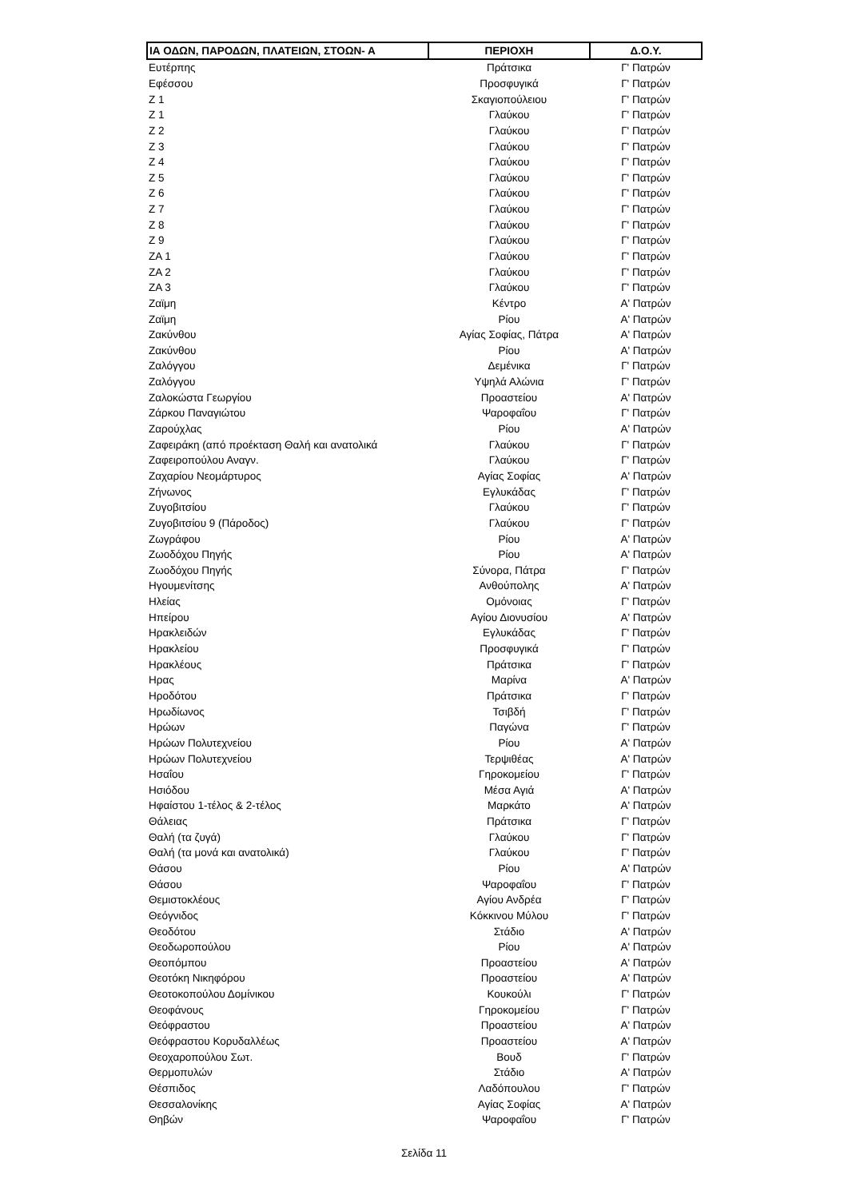| ΙΑ ΟΔΩΝ, ΠΑΡΟΔΩΝ, ΠΛΑΤΕΙΩΝ, ΣΤΟΩΝ- Α | ΠΕΡΙΟΧΗ | Δ.Ο.Υ. |
| --- | --- | --- |
| Ευτέρπης | Πράτσικα | Γ' Πατρών |
| Εφέσσου | Προσφυγικά | Γ' Πατρών |
| Ζ 1 | Σκαγιοπούλειου | Γ' Πατρών |
| Ζ 1 | Γλαύκου | Γ' Πατρών |
| Ζ 2 | Γλαύκου | Γ' Πατρών |
| Ζ 3 | Γλαύκου | Γ' Πατρών |
| Ζ 4 | Γλαύκου | Γ' Πατρών |
| Ζ 5 | Γλαύκου | Γ' Πατρών |
| Ζ 6 | Γλαύκου | Γ' Πατρών |
| Ζ 7 | Γλαύκου | Γ' Πατρών |
| Ζ 8 | Γλαύκου | Γ' Πατρών |
| Ζ 9 | Γλαύκου | Γ' Πατρών |
| ΖΑ 1 | Γλαύκου | Γ' Πατρών |
| ΖΑ 2 | Γλαύκου | Γ' Πατρών |
| ΖΑ 3 | Γλαύκου | Γ' Πατρών |
| Ζαϊμη | Κέντρο | Α' Πατρών |
| Ζαϊμη | Ρίου | Α' Πατρών |
| Ζακύνθου | Αγίας Σοφίας, Πάτρα | Α' Πατρών |
| Ζακύνθου | Ρίου | Α' Πατρών |
| Ζαλόγγου | Δεμένικα | Γ' Πατρών |
| Ζαλόγγου | Υψηλά Αλώνια | Γ' Πατρών |
| Ζαλοκώστα Γεωργίου | Προαστείου | Α' Πατρών |
| Ζάρκου Παναγιώτου | Ψαροφαΐου | Γ' Πατρών |
| Ζαρούχλας | Ρίου | Α' Πατρών |
| Ζαφειράκη (από προέκταση Θαλή και ανατολικά | Γλαύκου | Γ' Πατρών |
| Ζαφειροπούλου Αναγν. | Γλαύκου | Γ' Πατρών |
| Ζαχαρίου Νεομάρτυρος | Αγίας Σοφίας | Α' Πατρών |
| Ζήνωνος | Εγλυκάδας | Γ' Πατρών |
| Ζυγοβιτσίου | Γλαύκου | Γ' Πατρών |
| Ζυγοβιτσίου 9 (Πάροδος) | Γλαύκου | Γ' Πατρών |
| Ζωγράφου | Ρίου | Α' Πατρών |
| Ζωοδόχου Πηγής | Ρίου | Α' Πατρών |
| Ζωοδόχου Πηγής | Σύνορα, Πάτρα | Γ' Πατρών |
| Ηγουμενίτσης | Ανθούπολης | Α' Πατρών |
| Ηλείας | Ομόνοιας | Γ' Πατρών |
| Ηπείρου | Αγίου Διονυσίου | Α' Πατρών |
| Ηρακλειδών | Εγλυκάδας | Γ' Πατρών |
| Ηρακλείου | Προσφυγικά | Γ' Πατρών |
| Ηρακλέους | Πράτσικα | Γ' Πατρών |
| Ηρας | Μαρίνα | Α' Πατρών |
| Ηροδότου | Πράτσικα | Γ' Πατρών |
| Ηρωδίωνος | Τσιβδή | Γ' Πατρών |
| Ηρώων | Παγώνα | Γ' Πατρών |
| Ηρώων Πολυτεχνείου | Ρίου | Α' Πατρών |
| Ηρώων Πολυτεχνείου | Τερψιθέας | Α' Πατρών |
| Ησαΐου | Γηροκομείου | Γ' Πατρών |
| Ησιόδου | Μέσα Αγιά | Α' Πατρών |
| Ηφαίστου 1-τέλος & 2-τέλος | Μαρκάτο | Α' Πατρών |
| Θάλειας | Πράτσικα | Γ' Πατρών |
| Θαλή (τα ζυγά) | Γλαύκου | Γ' Πατρών |
| Θαλή (τα μονά και ανατολικά) | Γλαύκου | Γ' Πατρών |
| Θάσου | Ρίου | Α' Πατρών |
| Θάσου | Ψαροφαΐου | Γ' Πατρών |
| Θεμιστοκλέους | Αγίου Ανδρέα | Γ' Πατρών |
| Θεόγνιδος | Κόκκινου Μύλου | Γ' Πατρών |
| Θεοδότου | Στάδιο | Α' Πατρών |
| Θεοδωροπούλου | Ρίου | Α' Πατρών |
| Θεοπόμπου | Προαστείου | Α' Πατρών |
| Θεοτόκη Νικηφόρου | Προαστείου | Α' Πατρών |
| Θεοτοκοπούλου Δομίνικου | Κουκούλι | Γ' Πατρών |
| Θεοφάνους | Γηροκομείου | Γ' Πατρών |
| Θεόφραστου | Προαστείου | Α' Πατρών |
| Θεόφραστου Κορυδαλλέως | Προαστείου | Α' Πατρών |
| Θεοχαροπούλου Σωτ. | Βουδ | Γ' Πατρών |
| Θερμοπυλών | Στάδιο | Α' Πατρών |
| Θέσπιδος | Λαδόπουλου | Γ' Πατρών |
| Θεσσαλονίκης | Αγίας Σοφίας | Α' Πατρών |
| Θηβών | Ψαροφαΐου | Γ' Πατρών |
Σελίδα 11